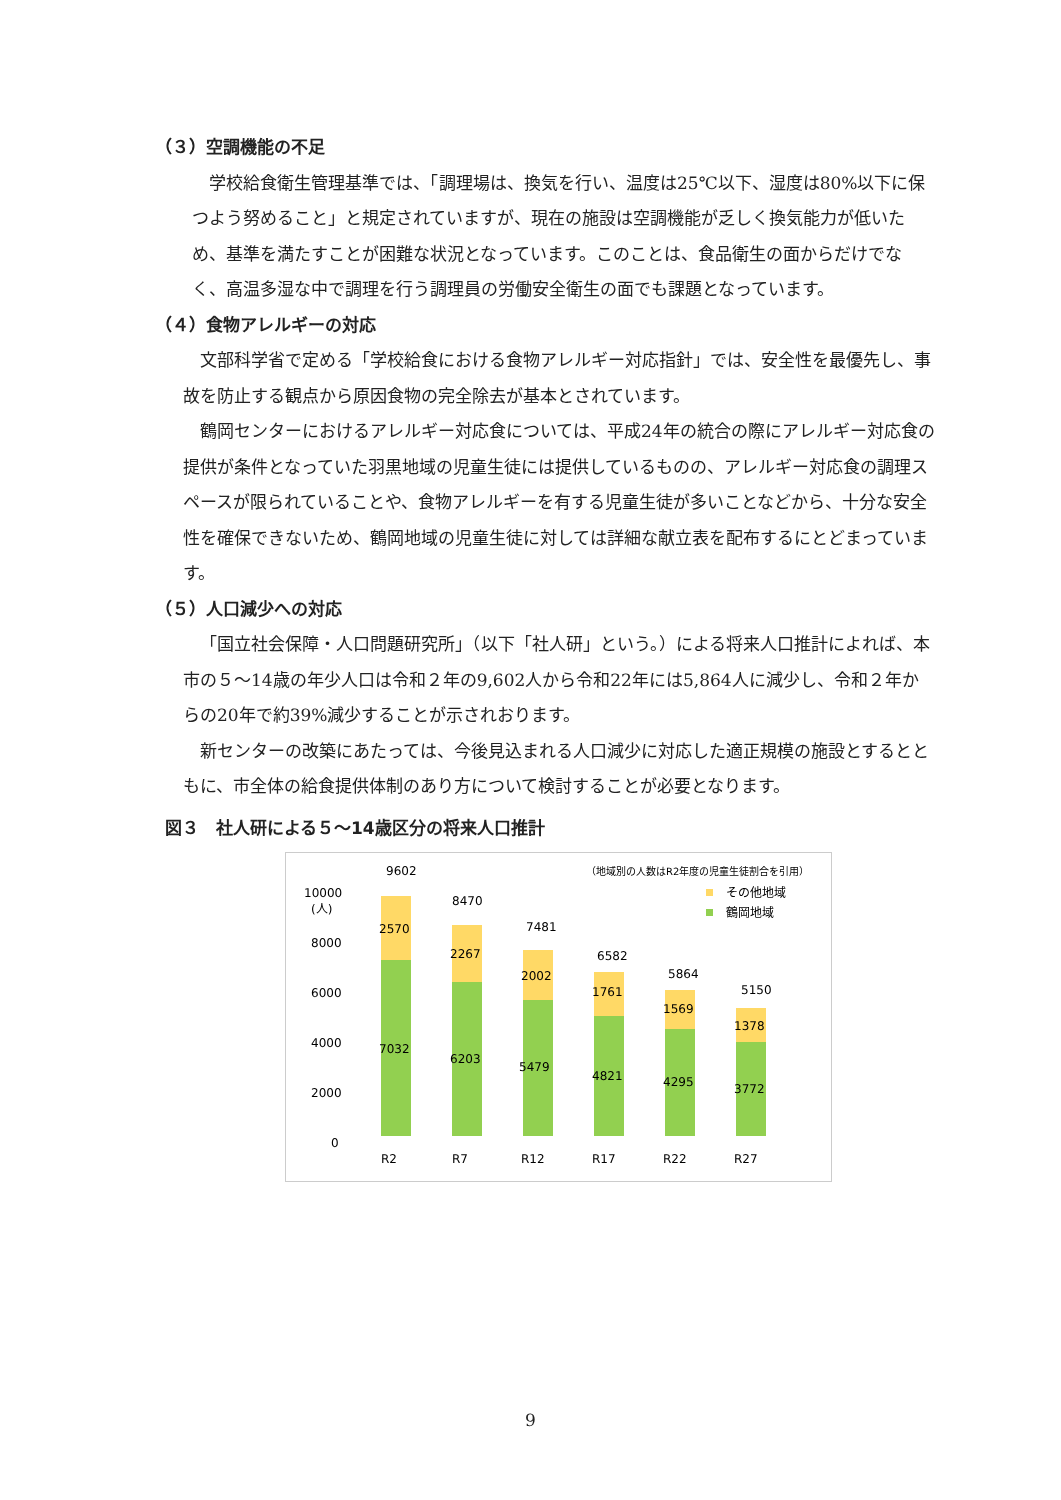（３）空調機能の不足
学校給食衛生管理基準では、「調理場は、換気を行い、温度は25℃以下、湿度は80%以下に保つよう努めること」と規定されていますが、現在の施設は空調機能が乏しく換気能力が低いため、基準を満たすことが困難な状況となっています。このことは、食品衛生の面からだけでなく、高温多湿な中で調理を行う調理員の労働安全衛生の面でも課題となっています。
（４）食物アレルギーの対応
文部科学省で定める「学校給食における食物アレルギー対応指針」では、安全性を最優先し、事故を防止する観点から原因食物の完全除去が基本とされています。
鶴岡センターにおけるアレルギー対応食については、平成24年の統合の際にアレルギー対応食の提供が条件となっていた羽黒地域の児童生徒には提供しているものの、アレルギー対応食の調理スペースが限られていることや、食物アレルギーを有する児童生徒が多いことなどから、十分な安全性を確保できないため、鶴岡地域の児童生徒に対しては詳細な献立表を配布するにとどまっています。
（５）人口減少への対応
「国立社会保障・人口問題研究所」（以下「社人研」という。）による将来人口推計によれば、本市の５～14歳の年少人口は令和２年の9,602人から令和22年には5,864人に減少し、令和２年からの20年で約39%減少することが示されおります。
新センターの改築にあたっては、今後見込まれる人口減少に対応した適正規模の施設とするとともに、市全体の給食提供体制のあり方について検討することが必要となります。
図３　社人研による５～14歳区分の将来人口推計
（地域別の人数はR2年度の児童生徒割合を引用）
その他地域
鶴岡地域
10000
(人)
8000
6000
4000
2000
0
9602
2570
7032
R2
8470
2267
6203
R7
7481
2002
5479
R12
6582
1761
4821
R17
5864
1569
4295
R22
5150
1378
3772
R27
9